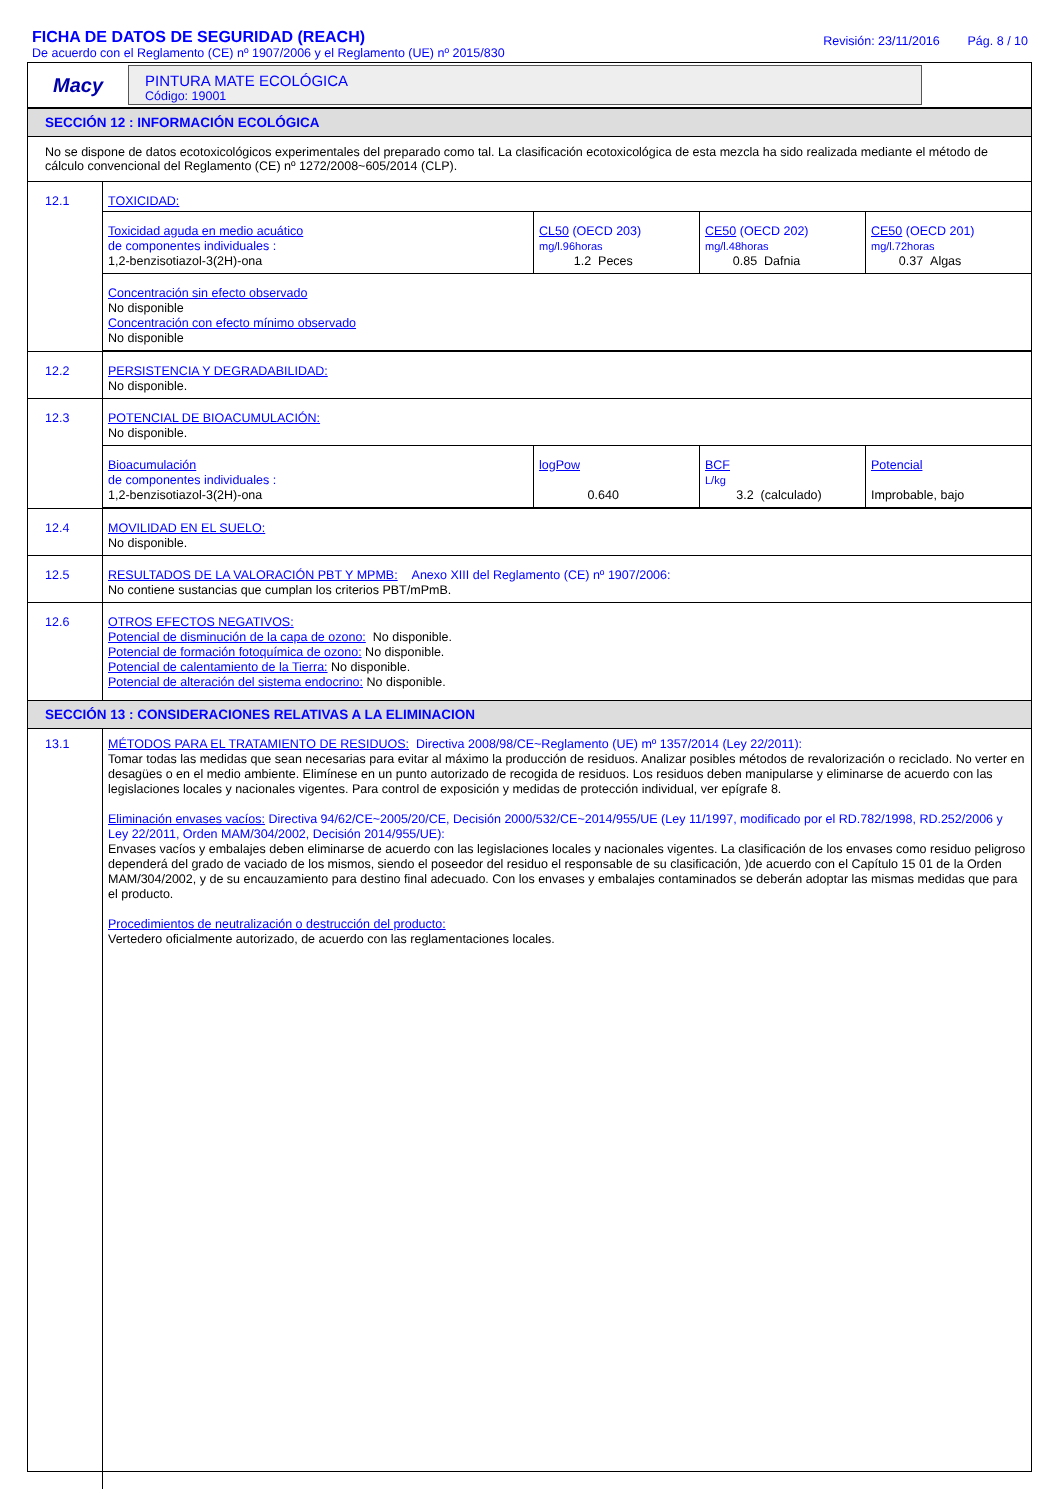FICHA DE DATOS DE SEGURIDAD (REACH)
De acuerdo con el Reglamento (CE) nº 1907/2006 y el Reglamento (UE) nº 2015/830
Revisión: 23/11/2016 Pág. 8 / 10
Macy
PINTURA MATE ECOLÓGICA
Código: 19001
SECCIÓN 12 : INFORMACIÓN ECOLÓGICA
No se dispone de datos ecotoxicológicos experimentales del preparado como tal. La clasificación ecotoxicológica de esta mezcla ha sido realizada mediante el método de cálculo convencional del Reglamento (CE) nº 1272/2008~605/2014 (CLP).
| 12.1 | TOXICIDAD: / Toxicidad aguda en medio acuático de componentes individuales : 1,2-benzisotiazol-3(2H)-ona / CL50 (OECD 203) mg/l.96horas 1.2 Peces / CE50 (OECD 202) mg/l.48horas 0.85 Dafnia / CE50 (OECD 201) mg/l.72horas 0.37 Algas / / Concentración sin efecto observado No disponible Concentración con efecto mínimo observado No disponible / / / / |
| 12.2 | PERSISTENCIA Y DEGRADABILIDAD: No disponible. |
| 12.3 | POTENCIAL DE BIOACUMULACIÓN: No disponible. / Bioacumulación de componentes individuales : 1,2-benzisotiazol-3(2H)-ona / logPow 0.640 / BCF L/kg 3.2 (calculado) / Potencial Improbable, bajo / |
| 12.4 | MOVILIDAD EN EL SUELO: No disponible. |
| 12.5 | RESULTADOS DE LA VALORACIÓN PBT Y MPMB: Anexo XIII del Reglamento (CE) nº 1907/2006: No contiene sustancias que cumplan los criterios PBT/mPmB. |
| 12.6 | OTROS EFECTOS NEGATIVOS: Potencial de disminución de la capa de ozono: No disponible. Potencial de formación fotoquímica de ozono: No disponible. Potencial de calentamiento de la Tierra: No disponible. Potencial de alteración del sistema endocrino: No disponible. |
SECCIÓN 13 : CONSIDERACIONES RELATIVAS A LA ELIMINACION
| 13.1 | MÉTODOS PARA EL TRATAMIENTO DE RESIDUOS: Directiva 2008/98/CE~Reglamento (UE) mº 1357/2014 (Ley 22/2011): Tomar todas las medidas que sean necesarias para evitar al máximo la producción de residuos. Analizar posibles métodos de revalorización o reciclado. No verter en desagües o en el medio ambiente. Elimínese en un punto autorizado de recogida de residuos. Los residuos deben manipularse y eliminarse de acuerdo con las legislaciones locales y nacionales vigentes. Para control de exposición y medidas de protección individual, ver epígrafe 8. Eliminación envases vacíos: Directiva 94/62/CE~2005/20/CE, Decisión 2000/532/CE~2014/955/UE (Ley 11/1997, modificado por el RD.782/1998, RD.252/2006 y Ley 22/2011, Orden MAM/304/2002, Decisión 2014/955/UE): Envases vacíos y embalajes deben eliminarse de acuerdo con las legislaciones locales y nacionales vigentes. La clasificación de los envases como residuo peligroso dependerá del grado de vaciado de los mismos, siendo el poseedor del residuo el responsable de su clasificación, )de acuerdo con el Capítulo 15 01 de la Orden MAM/304/2002, y de su encauzamiento para destino final adecuado. Con los envases y embalajes contaminados se deberán adoptar las mismas medidas que para el producto. Procedimientos de neutralización o destrucción del producto: Vertedero oficialmente autorizado, de acuerdo con las reglamentaciones locales. |